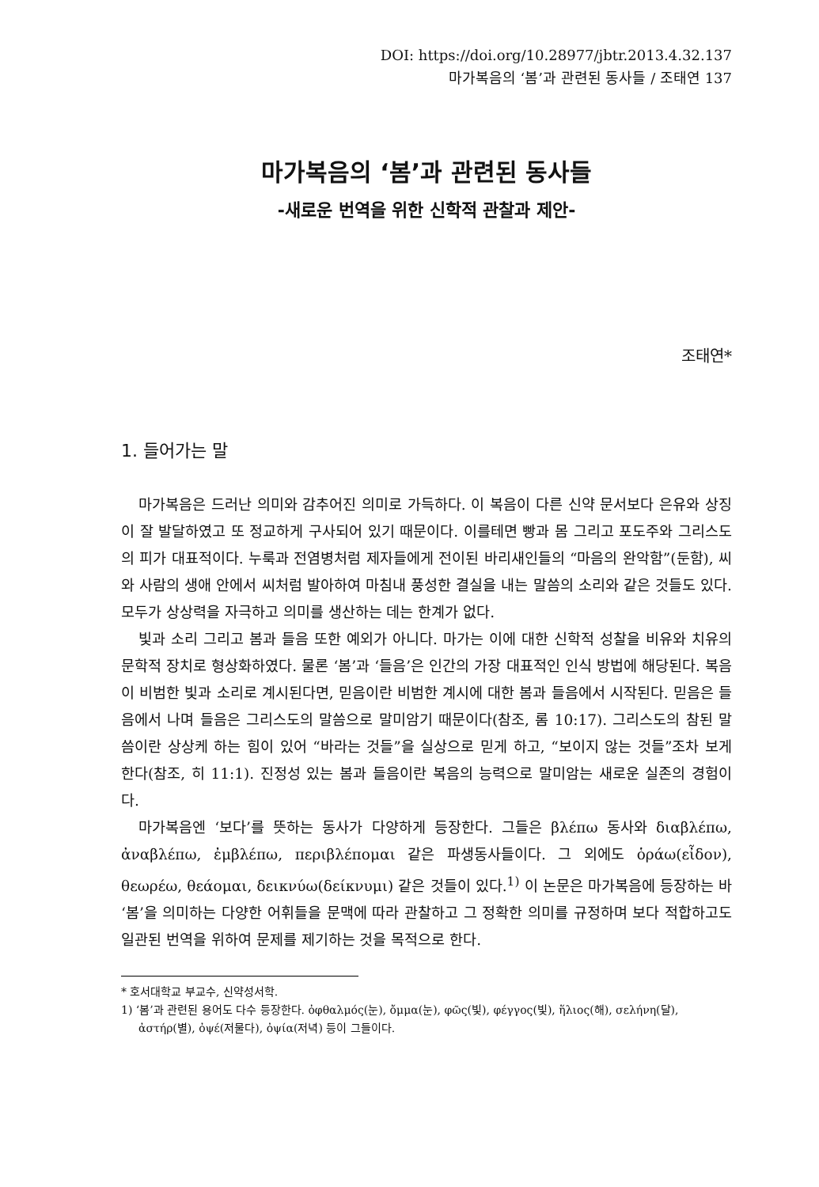DOI: https://doi.org/10.28977/jbtr.2013.4.32.137
마가복음의 ‘봄’과 관련된 동사들 / 조태연 137
마가복음의 ‘봄’과 관련된 동사들
-새로운 번역을 위한 신학적 관찰과 제안-
조태연*
1. 들어가는 말
마가복음은 드러난 의미와 감추어진 의미로 가득하다. 이 복음이 다른 신약 문서보다 은유와 상징이 잘 발달하였고 또 정교하게 구사되어 있기 때문이다. 이를테면 빵과 몸 그리고 포도주와 그리스도의 피가 대표적이다. 누룩과 전염병처럼 제자들에게 전이된 바리새인들의 “마음의 완악함”(둔함), 씨와 사람의 생애 안에서 씨처럼 발아하여 마침내 풍성한 결실을 내는 말씀의 소리와 같은 것들도 있다. 모두가 상상력을 자극하고 의미를 생산하는 데는 한계가 없다.
빛과 소리 그리고 봄과 들음 또한 예외가 아니다. 마가는 이에 대한 신학적 성찰을 비유와 치유의 문학적 장치로 형상화하였다. 물론 ‘봄’과 ‘들음’은 인간의 가장 대표적인 인식 방법에 해당된다. 복음이 비범한 빛과 소리로 계시된다면, 믿음이란 비범한 계시에 대한 봄과 들음에서 시작된다. 믿음은 들음에서 나며 들음은 그리스도의 말씀으로 말미암기 때문이다(참조, 롬 10:17). 그리스도의 참된 말씀이란 상상케 하는 힘이 있어 “바라는 것들”을 실상으로 믿게 하고, “보이지 않는 것들”조차 보게 한다(참조, 히 11:1). 진정성 있는 봄과 들음이란 복음의 능력으로 말미암는 새로운 실존의 경험이다.
마가복음엔 ‘보다’를 뜻하는 동사가 다양하게 등장한다. 그들은 βλέπω 동사와 διαβλέπω, ἀναβλέπω, ἐμβλέπω, περιβλέπομαι 같은 파생동사들이다. 그 외에도 ὁράω(εἶδον), θεωρέω, θεάομαι, δεικνύω(δείκνυμι) 같은 것들이 있다.<sup>1)</sup> 이 논문은 마가복음에 등장하는 바 ‘봄’을 의미하는 다양한 어휘들을 문맥에 따라 관찰하고 그 정확한 의미를 규정하며 보다 적합하고도 일관된 번역을 위하여 문제를 제기하는 것을 목적으로 한다.
* 호서대학교 부교수, 신약성서학.
1) ‘봄’과 관련된 용어도 다수 등장한다. ὀφθαλμός(눈), ὄμμα(눈), φῶς(빛), φέγγος(빛), ἥλιος(해), σελήνη(달), ἀστήρ(별), ὀψέ(저물다), ὀψία(저녁) 등이 그들이다.